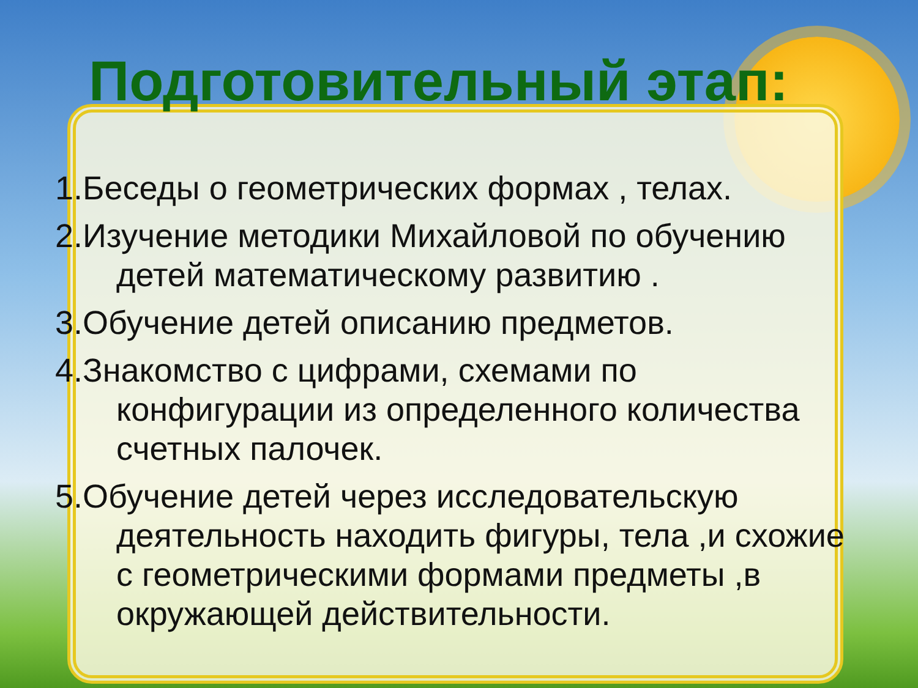Подготовительный этап:
1.Беседы о геометрических формах , телах.
2.Изучение методики Михайловой по обучению детей математическому развитию .
3.Обучение детей описанию предметов.
4.Знакомство с цифрами, схемами по конфигурации из определенного количества счетных палочек.
5.Обучение детей через исследовательскую деятельность находить фигуры, тела ,и схожие с геометрическими формами предметы ,в окружающей действительности.